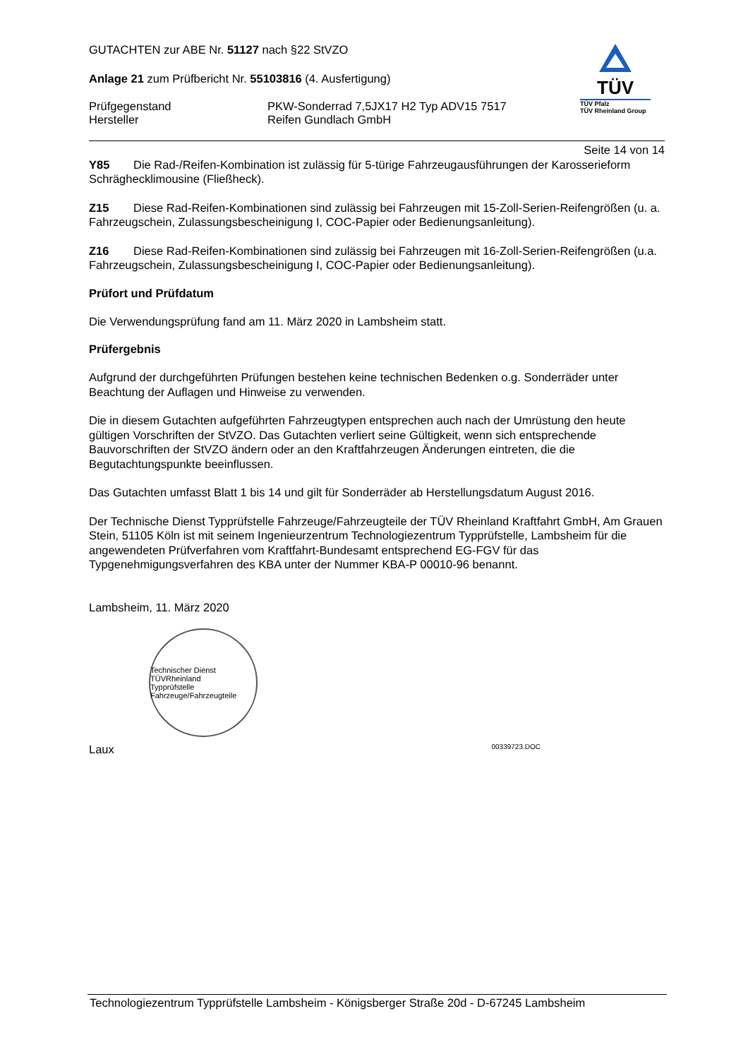GUTACHTEN zur ABE Nr. 51127 nach §22 StVZO
Anlage 21 zum Prüfbericht Nr. 55103816 (4. Ausfertigung)
Prüfgegenstand
Hersteller
PKW-Sonderrad 7,5JX17 H2 Typ ADV15 7517
Reifen Gundlach GmbH
TÜV
TÜV Pfalz
TÜV Rheinland Group
Seite 14 von 14
Y85 Die Rad-/Reifen-Kombination ist zulässig für 5-türige Fahrzeugausführungen der Karosserieform Schräghecklimousine (Fließheck).
Z15 Diese Rad-Reifen-Kombinationen sind zulässig bei Fahrzeugen mit 15-Zoll-Serien-Reifengrößen (u. a. Fahrzeugschein, Zulassungsbescheinigung I, COC-Papier oder Bedienungsanleitung).
Z16 Diese Rad-Reifen-Kombinationen sind zulässig bei Fahrzeugen mit 16-Zoll-Serien-Reifengrößen (u.a. Fahrzeugschein, Zulassungsbescheinigung I, COC-Papier oder Bedienungsanleitung).
Prüfort und Prüfdatum
Die Verwendungsprüfung fand am 11. März 2020 in Lambsheim statt.
Prüfergebnis
Aufgrund der durchgeführten Prüfungen bestehen keine technischen Bedenken o.g. Sonderräder unter Beachtung der Auflagen und Hinweise zu verwenden.
Die in diesem Gutachten aufgeführten Fahrzeugtypen entsprechen auch nach der Umrüstung den heute gültigen Vorschriften der StVZO. Das Gutachten verliert seine Gültigkeit, wenn sich entsprechende Bauvorschriften der StVZO ändern oder an den Kraftfahrzeugen Änderungen eintreten, die die Begutachtungspunkte beeinflussen.
Das Gutachten umfasst Blatt 1 bis 14 und gilt für Sonderräder ab Herstellungsdatum August 2016.
Der Technische Dienst Typprüfstelle Fahrzeuge/Fahrzeugteile der TÜV Rheinland Kraftfahrt GmbH, Am Grauen Stein, 51105 Köln ist mit seinem Ingenieurzentrum Technologiezentrum Typprüfstelle, Lambsheim für die angewendeten Prüfverfahren vom Kraftfahrt-Bundesamt entsprechend EG-FGV für das Typgenehmigungsverfahren des KBA unter der Nummer KBA-P 00010-96 benannt.
Lambsheim, 11. März 2020
Technischer Dienst
TÜVRheinland
Typprüfstelle Fahrzeuge/Fahrzeugteile
Laux 00339723.DOC
Technologiezentrum Typprüfstelle Lambsheim - Königsberger Straße 20d - D-67245 Lambsheim